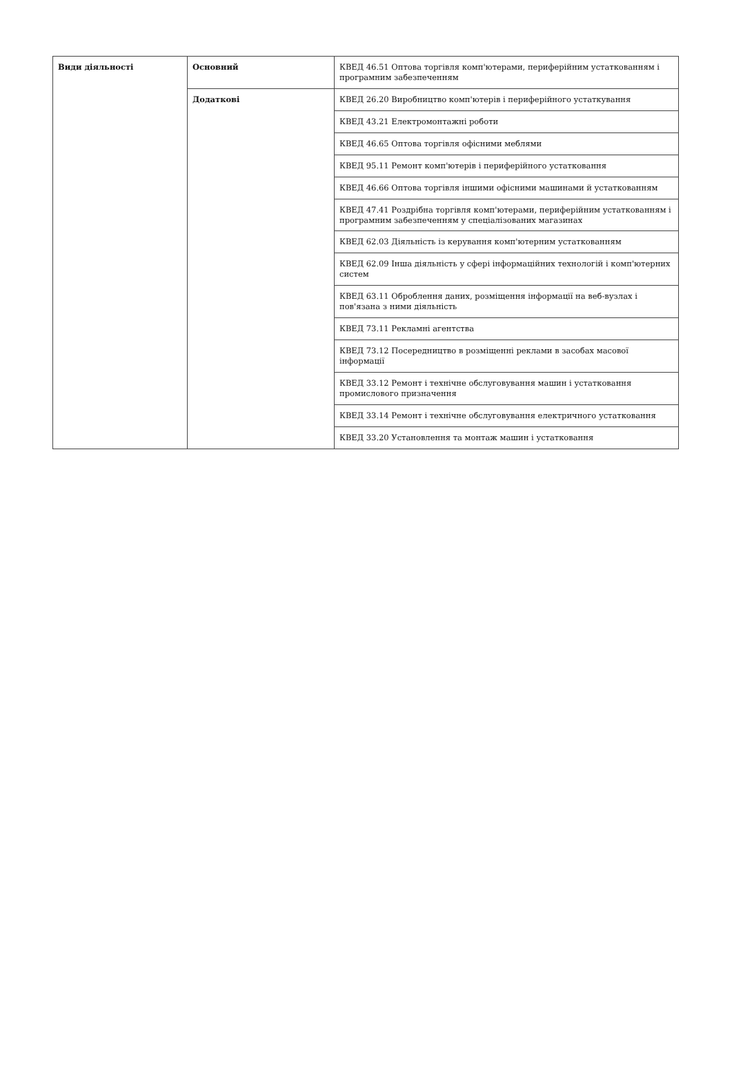| Види діяльності | Основний | КВЕД 46.51 Оптова торгівля комп'ютерами, периферійним устаткованням і програмним забезпеченням |
| | Додаткові | КВЕД 26.20 Виробництво комп'ютерів і периферійного устаткування |
| | | КВЕД 43.21 Електромонтажні роботи |
| | | КВЕД 46.65 Оптова торгівля офісними меблями |
| | | КВЕД 95.11 Ремонт комп'ютерів і периферійного устатковання |
| | | КВЕД 46.66 Оптова торгівля іншими офісними машинами й устаткованням |
| | | КВЕД 47.41 Роздрібна торгівля комп'ютерами, периферійним устаткованням і програмним забезпеченням у спеціалізованих магазинах |
| | | КВЕД 62.03 Діяльність із керування комп'ютерним устаткованням |
| | | КВЕД 62.09 Інша діяльність у сфері інформаційних технологій і комп'ютерних систем |
| | | КВЕД 63.11 Оброблення даних, розміщення інформації на веб-вузлах і пов'язана з ними діяльність |
| | | КВЕД 73.11 Рекламні агентства |
| | | КВЕД 73.12 Посередництво в розміщенні реклами в засобах масової інформації |
| | | КВЕД 33.12 Ремонт і технічне обслуговування машин і устатковання промислового призначення |
| | | КВЕД 33.14 Ремонт і технічне обслуговування електричного устатковання |
| | | КВЕД 33.20 Установлення та монтаж машин і устатковання |